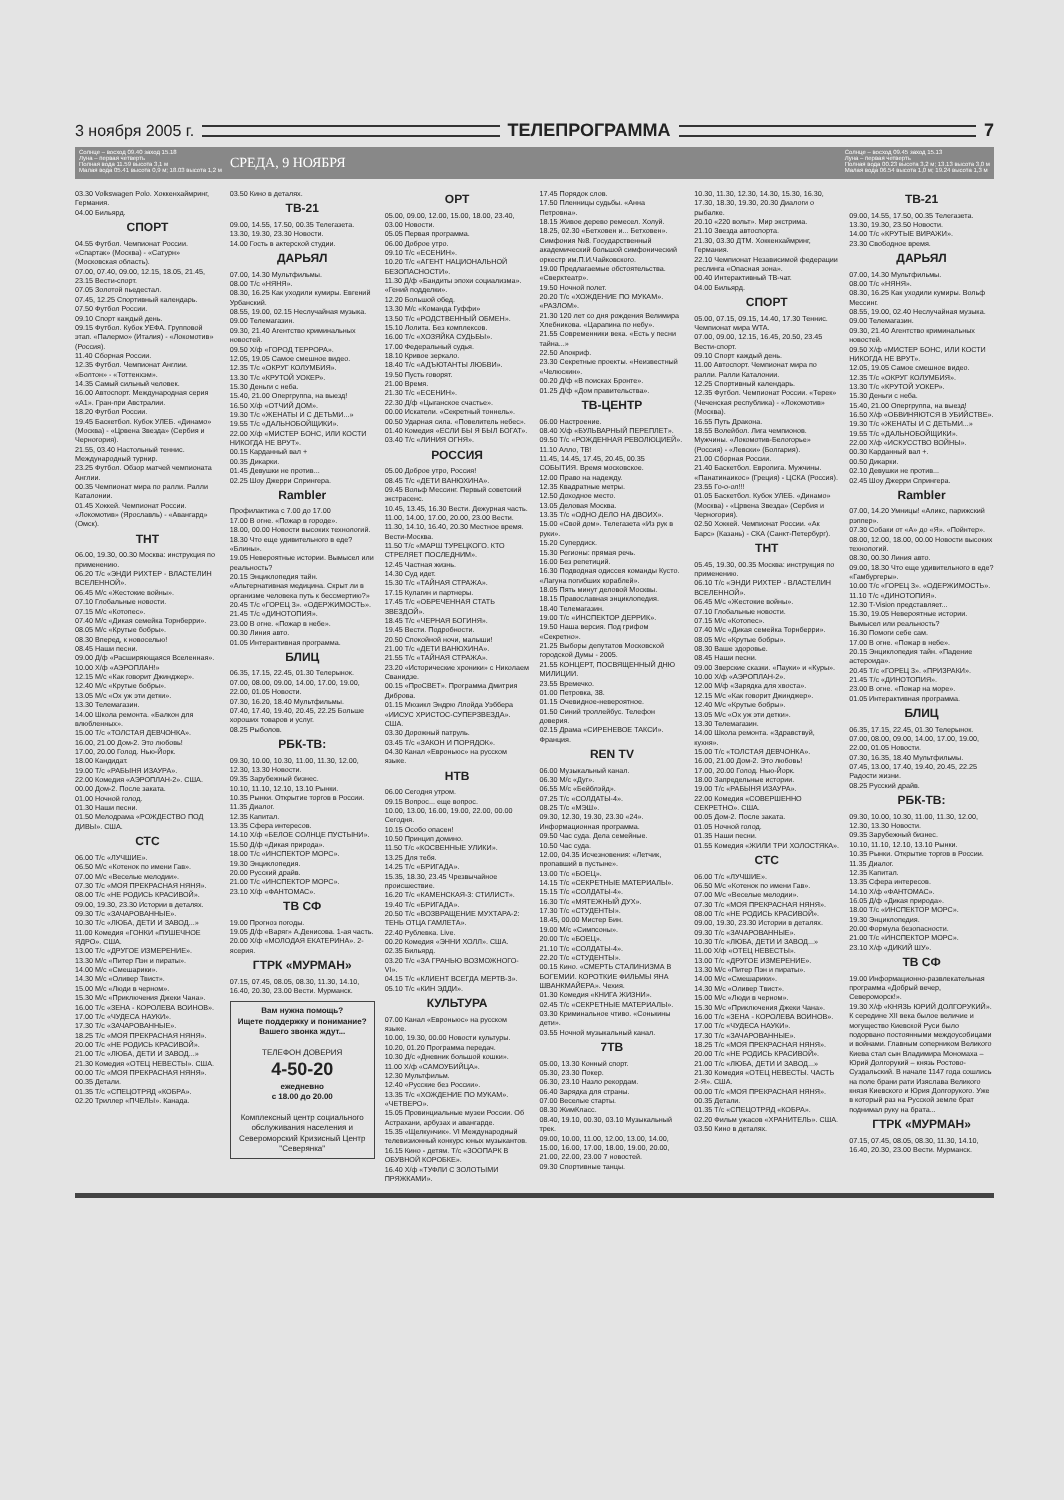3 ноября 2005 г. ТЕЛЕПРОГРАММА 7
Солнце – восход 09.40 заход 15.18
Луна – первая четверть
Полная вода 11.59 высота 3,1 м
Малая вода 05.41 высота 0,9 м; 18.03 высота 1,2 м
СРЕДА, 9 НОЯБРЯ
Солнце – восход 09.45 заход 15.13
Луна – первая четверть
Полная вода 00.23 высота 3,2 м; 13.13 высота 3,0 м
Малая вода 06.54 высота 1,0 м; 19.24 высота 1,3 м
03.30 Volkswagen Polo. Хоккенхаймринг, Германия.
04.00 Бильярд.
СПОРТ
04.55 Футбол. Чемпионат России. «Спартак» (Москва) - «Сатурн» (Московская область).
07.00, 07.40, 09.00, 12.15, 18.05, 21.45, 23.15 Вести-спорт.
07.05 Золотой пьедестал.
07.45, 12.25 Спортивный календарь.
07.50 Футбол России.
09.10 Спорт каждый день.
09.15 Футбол. Кубок УЕФА. Групповой этап. «Палермо» (Италия) - «Локомотив» (Россия).
11.40 Сборная России.
12.35 Футбол. Чемпионат Англии. «Болтон» - «Тоттенхэм».
14.35 Самый сильный человек.
16.00 Автоспорт. Международная серия «А1». Гран-при Австралии.
18.20 Футбол России.
19.45 Баскетбол. Кубок УЛЕБ. «Динамо» (Москва) - «Црвена Звезда» (Сербия и Черногория).
21.55, 03.40 Настольный теннис. Международный турнир.
23.25 Футбол. Обзор матчей чемпионата Англии.
00.35 Чемпионат мира по ралли. Ралли Каталонии.
01.45 Хоккей. Чемпионат России. «Локомотив» (Ярославль) - «Авангард» (Омск).
ТНТ
06.00, 19.30, 00.30 Москва: инструкция по применению.
06.20 Т/с «ЭНДИ РИХТЕР - ВЛАСТЕЛИН ВСЕЛЕННОЙ».
06.45 М/с «Жестокие войны».
07.10 Глобальные новости.
07.15 М/с «Котопес».
07.40 М/с «Дикая семейка Торнберри».
08.05 М/с «Крутые бобры».
08.30 Вперед, к новоселью!
08.45 Наши песни.
09.00 Д/ф «Расширяющаяся Вселенная».
10.00 Х/ф «АЭРОПЛАН!»
12.15 М/с «Как говорит Джинджер».
12.40 М/с «Крутые бобры».
13.05 М/с «Ох уж эти детки».
13.30 Телемагазин.
14.00 Школа ремонта. «Балкон для влюбленных».
15.00 Т/с «ТОЛСТАЯ ДЕВЧОНКА».
16.00, 21.00 Дом-2. Это любовь!
17.00, 20.00 Голод. Нью-Йорк.
18.00 Кандидат.
19.00 Т/с «РАБЫНЯ ИЗАУРА».
22.00 Комедия «АЭРОПЛАН-2». США.
00.00 Дом-2. После заката.
01.00 Ночной голод.
01.30 Наши песни.
01.50 Мелодрама «РОЖДЕСТВО ПОД ДИВЫ». США.
СТС
06.00 Т/с «ЛУЧШИЕ».
06.50 М/с «Котенок по имени Гав».
07.00 М/с «Веселые мелодии».
07.30 Т/с «МОЯ ПРЕКРАСНАЯ НЯНЯ».
08.00 Т/с «НЕ РОДИСЬ КРАСИВОЙ».
09.00, 19.30, 23.30 Истории в деталях.
09.30 Т/с «ЗАЧАРОВАННЫЕ».
10.30 Т/с «ЛЮБА, ДЕТИ И ЗАВОД...»
11.00 Комедия «ГОНКИ «ПУШЕЧНОЕ ЯДРО». США.
13.00 Т/с «ДРУГОЕ ИЗМЕРЕНИЕ».
13.30 М/с «Питер Пэн и пираты».
14.00 М/с «Смешарики».
14.30 М/с «Оливер Твист».
15.00 М/с «Люди в черном».
15.30 М/с «Приключения Джеки Чана».
16.00 Т/с «ЗЕНА - КОРОЛЕВА ВОИНОВ».
17.00 Т/с «ЧУДЕСА НАУКИ».
17.30 Т/с «ЗАЧАРОВАННЫЕ».
18.25 Т/с «МОЯ ПРЕКРАСНАЯ НЯНЯ».
20.00 Т/с «НЕ РОДИСЬ КРАСИВОЙ».
21.00 Т/с «ЛЮБА, ДЕТИ И ЗАВОД...»
21.30 Комедия «ОТЕЦ НЕВЕСТЫ». США.
00.00 Т/с «МОЯ ПРЕКРАСНАЯ НЯНЯ».
00.35 Детали.
01.35 Т/с «СПЕЦОТРЯД «КОБРА».
02.20 Триллер «ПЧЕЛЫ». Канада.
03.50 Кино в деталях.
ТВ-21
09.00, 14.55, 17.50, 00.35 Телегазета.
13.30, 19.30, 23.30 Новости.
14.00 Гость в актерской студии.
ДАРЬЯЛ
07.00, 14.30 Мультфильмы.
08.00 Т/с «НЯНЯ».
08.30, 16.25 Как уходили кумиры. Евгений Урбанский.
08.55, 19.00, 02.15 Неслучайная музыка.
09.00 Телемагазин.
09.30, 21.40 Агентство криминальных новостей.
09.50 Х/ф «ГОРОД ТЕРРОРА».
12.05, 19.05 Самое смешное видео.
12.35 Т/с «ОКРУГ КОЛУМБИЯ».
13.30 Т/с «КРУТОЙ УОКЕР».
15.30 Деньги с неба.
15.40, 21.00 Опергруппа, на выезд!
16.50 Х/ф «ОТЧИЙ ДОМ».
19.30 Т/с «ЖЕНАТЫ И С ДЕТЬМИ...»
19.55 Т/с «ДАЛЬНОБОЙЩИКИ».
22.00 Х/ф «МИСТЕР БОНС, ИЛИ КОСТИ НИКОГДА НЕ ВРУТ».
00.15 Карданный вал +
00.35 Дикарки.
01.45 Девушки не против...
02.25 Шоу Джерри Спрингера.
Rambler
Профилактика с 7.00 до 17.00
17.00 В огне. «Пожар в городе».
18.00, 00.00 Новости высоких технологий.
18.30 Что еще удивительного в еде? «Блины».
19.05 Невероятные истории. Вымысел или реальность?
20.15 Энциклопедия тайн. «Альтернативная медицина. Скрыт ли в организме человека путь к бессмертию?»
20.45 Т/с «ГОРЕЦ 3». «ОДЕРЖИМОСТЬ».
21.45 Т/с «ДИНОТОПИЯ».
23.00 В огне. «Пожар в небе».
00.30 Линия авто.
01.05 Интерактивная программа.
БЛИЦ
06.35, 17.15, 22.45, 01.30 Телерынок.
07.00, 08.00, 09.00, 14.00, 17.00, 19.00, 22.00, 01.05 Новости.
07.30, 16.20, 18.40 Мультфильмы.
07.40, 17.40, 19.40, 20.45, 22.25 Больше хороших товаров и услуг.
08.25 Рыболов.
РБК-ТВ:
09.30, 10.00, 10.30, 11.00, 11.30, 12.00, 12.30, 13.30 Новости.
09.35 Зарубежный бизнес.
10.10, 11.10, 12.10, 13.10 Рынки.
10.35 Рынки. Открытие торгов в России.
11.35 Диалог.
12.35 Капитал.
13.35 Сфера интересов.
14.10 Х/ф «БЕЛОЕ СОЛНЦЕ ПУСТЫНИ».
15.50 Д/ф «Дикая природа».
18.00 Т/с «ИНСПЕКТОР МОРС».
19.30 Энциклопедия.
20.00 Русский драйв.
21.00 Т/с «ИНСПЕКТОР МОРС».
23.10 Х/ф «ФАНТОМАС».
ТВ СФ
19.00 Прогноз погоды.
19.05 Д/ф «Варяг» А.Денисова. 1-ая часть.
20.00 Х/ф «МОЛОДАЯ ЕКАТЕРИНА». 2-ясерия.
ГТРК «МУРМАН»
07.15, 07.45, 08.05, 08.30, 11.30, 14.10, 16.40, 20.30, 23.00 Вести. Мурманск.
Вам нужна помощь?
Ищете поддержку и понимание?
Вашего звонка ждут...
ТЕЛЕФОН ДОВЕРИЯ
4-50-20
ежедневно
с 18.00 до 20.00
Комплексный центр социального обслуживания населения и Североморский Кризисный Центр "Северянка"
ОРТ
05.00, 09.00, 12.00, 15.00, 18.00, 23.40, 03.00 Новости.
05.05 Первая программа.
06.00 Доброе утро.
09.10 Т/с «ЕСЕНИН».
10.20 Т/с «АГЕНТ НАЦИОНАЛЬНОЙ БЕЗОПАСНОСТИ».
11.30 Д/ф «Бандиты эпохи социализма». «Гений подделки».
12.20 Большой обед.
13.30 М/с «Команда Гуффи»
13.50 Т/с «РОДСТВЕННЫЙ ОБМЕН».
15.10 Лолита. Без комплексов.
16.00 Т/с «ХОЗЯЙКА СУДЬБЫ».
17.00 Федеральный судья.
18.10 Кривое зеркало.
18.40 Т/с «АДЪЮТАНТЫ ЛЮБВИ».
19.50 Пусть говорят.
21.00 Время.
21.30 Т/с «ЕСЕНИН».
22.30 Д/ф «Цыганское счастье».
00.00 Искатели. «Секретный тоннель».
00.50 Ударная сила. «Повелитель небес».
01.40 Комедия «ЕСЛИ БЫ Я БЫЛ БОГАТ».
03.40 Т/с «ЛИНИЯ ОГНЯ».
РОССИЯ
05.00 Доброе утро, Россия!
08.45 Т/с «ДЕТИ ВАНЮХИНА».
09.45 Вольф Мессинг. Первый советский экстрасенс.
10.45, 13.45, 16.30 Вести. Дежурная часть.
11.00, 14.00, 17.00, 20.00, 23.00 Вести.
11.30, 14.10, 16.40, 20.30 Местное время. Вести-Москва.
11.50 Т/с «МАРШ ТУРЕЦКОГО. КТО СТРЕЛЯЕТ ПОСЛЕДНИМ».
12.45 Частная жизнь.
14.30 Суд идет.
15.30 Т/с «ТАЙНАЯ СТРАЖА».
17.15 Кулагин и партнеры.
17.45 Т/с «ОБРЕЧЕННАЯ СТАТЬ ЗВЕЗДОЙ».
18.45 Т/с «ЧЕРНАЯ БОГИНЯ».
19.45 Вести. Подробности.
20.50 Спокойной ночи, малыши!
21.00 Т/с «ДЕТИ ВАНЮХИНА».
21.55 Т/с «ТАЙНАЯ СТРАЖА».
23.20 «Исторические хроники» с Николаем Сванидзе.
00.15 «ПроСВЕТ». Программа Дмитрия Диброва.
01.15 Мюзикл Эндрю Ллойда Уэббера «ИИСУС ХРИСТОС-СУПЕРЗВЕЗДА». США.
03.30 Дорожный патруль.
03.45 Т/с «ЗАКОН И ПОРЯДОК».
04.30 Канал «Евроньюс» на русском языке.
НТВ
06.00 Сегодня утром.
09.15 Вопрос... еще вопрос.
10.00, 13.00, 16.00, 19.00, 22.00, 00.00 Сегодня.
10.15 Особо опасен!
10.50 Принцип домино.
11.50 Т/с «КОСВЕННЫЕ УЛИКИ».
13.25 Для тебя.
14.25 Т/с «БРИГАДА».
15.35, 18.30, 23.45 Чрезвычайное происшествие.
16.20 Т/с «КАМЕНСКАЯ-3: СТИЛИСТ».
19.40 Т/с «БРИГАДА».
20.50 Т/с «ВОЗВРАЩЕНИЕ МУХТАРА-2: ТЕНЬ ОТЦА ГАМЛЕТА».
22.40 Рублевка. Live.
00.20 Комедия «ЭННИ ХОЛЛ». США.
02.35 Бильярд.
03.20 Т/с «ЗА ГРАНЬЮ ВОЗМОЖНОГО-VI».
04.15 Т/с «КЛИЕНТ ВСЕГДА МЕРТВ-3».
05.10 Т/с «КИН ЭДДИ».
КУЛЬТУРА
07.00 Канал «Евроньюс» на русском языке.
10.00, 19.30, 00.00 Новости культуры.
10.20, 01.20 Программа передач.
10.30 Д/с «Дневник большой кошки».
11.00 Х/ф «САМОУБИЙЦА».
12.30 Мультфильм.
12.40 «Русские без России».
13.35 Т/с «ХОЖДЕНИЕ ПО МУКАМ». «ЧЕТВЕРО».
15.05 Провинциальные музеи России. Об Астрахани, арбузах и авангарде.
15.35 «Щелкунчик». VI Международный телевизионный конкурс юных музыкантов.
16.15 Кино - детям. Т/с «ЗООПАРК В ОБУВНОЙ КОРОБКЕ».
16.40 Х/ф «ТУФЛИ С ЗОЛОТЫМИ ПРЯЖКАМИ».
17.45 Порядок слов.
17.50 Пленницы судьбы. «Анна Петровна».
18.15 Живое дерево ремесел. Холуй.
18.25, 02.30 «Бетховен и... Бетховен». Симфония №8. Государственный академический большой симфонический оркестр им.П.И.Чайковского.
19.00 Предлагаемые обстоятельства. «Сверхтеатр».
19.50 Ночной полет.
20.20 Т/с «ХОЖДЕНИЕ ПО МУКАМ». «РАЗЛОМ».
21.30 120 лет со дня рождения Велимира Хлебникова. «Царапина по небу».
21.55 Современники века. «Есть у песни тайна...»
22.50 Апокриф.
23.30 Секретные проекты. «Неизвестный «Челюскин».
00.20 Д/ф «В поисках Бронте».
01.25 Д/ф «Дом правительства».
ТВ-ЦЕНТР
06.00 Настроение.
08.40 Х/ф «БУЛЬВАРНЫЙ ПЕРЕПЛЕТ».
09.50 Т/с «РОЖДЕННАЯ РЕВОЛЮЦИЕЙ».
11.10 Алло, ТВ!
11.45, 14.45, 17.45, 20.45, 00.35 СОБЫТИЯ. Время московское.
12.00 Право на надежду.
12.35 Квадратные метры.
12.50 Доходное место.
13.05 Деловая Москва.
13.35 Т/с «ОДНО ДЕЛО НА ДВОИХ».
15.00 «Свой дом». Телегазета «Из рук в руки».
15.20 Супердиск.
15.30 Регионы: прямая речь.
16.00 Без репетиций.
16.30 Подводная одиссея команды Кусто. «Лагуна погибших кораблей».
18.05 Пять минут деловой Москвы.
18.15 Православная энциклопедия.
18.40 Телемагазин.
19.00 Т/с «ИНСПЕКТОР ДЕРРИК».
19.50 Наша версия. Под грифом «Секретно».
21.25 Выборы депутатов Московской городской Думы - 2005.
21.55 КОНЦЕРТ, ПОСВЯЩЕННЫЙ ДНЮ МИЛИЦИИ.
23.55 Времечко.
01.00 Петровка, 38.
01.15 Очевидное-невероятное.
01.50 Синий троллейбус. Телефон доверия.
02.15 Драма «СИРЕНЕВОЕ ТАКСИ». Франция.
REN TV
06.00 Музыкальный канал.
06.30 М/с «Дуг».
06.55 М/с «Бейблэйд».
07.25 Т/с «СОЛДАТЫ-4».
08.25 Т/с «МЭШ».
09.30, 12.30, 19.30, 23.30 «24». Информационная программа.
09.50 Час суда. Дела семейные.
10.50 Час суда.
12.00, 04.35 Исчезновения: «Летчик, пропавший в пустыне».
13.00 Т/с «БОЕЦ».
14.15 Т/с «СЕКРЕТНЫЕ МАТЕРИАЛЫ».
15.15 Т/с «СОЛДАТЫ-4».
16.30 Т/с «МЯТЕЖНЫЙ ДУХ».
17.30 Т/с «СТУДЕНТЫ».
18.45, 00.00 Мистер Бин.
19.00 М/с «Симпсоны».
20.00 Т/с «БОЕЦ».
21.10 Т/с «СОЛДАТЫ-4».
22.20 Т/с «СТУДЕНТЫ».
00.15 Кино. «СМЕРТЬ СТАЛИНИЗМА В БОГЕМИИ. КОРОТКИЕ ФИЛЬМЫ ЯНА ШВАНКМАЙЕРА». Чехия.
01.30 Комедия «КНИГА ЖИЗНИ».
02.45 Т/с «СЕКРЕТНЫЕ МАТЕРИАЛЫ».
03.30 Криминальное чтиво. «Сонькины дети».
03.55 Ночной музыкальный канал.
7ТВ
05.00, 13.30 Конный спорт.
05.30, 23.30 Покер.
06.30, 23.10 Назло рекордам.
06.40 Зарядка для страны.
07.00 Веселые старты.
08.30 ЖимКласс.
08.40, 19.10, 00.30, 03.10 Музыкальный трек.
09.00, 10.00, 11.00, 12.00, 13.00, 14.00, 15.00, 16.00, 17.00, 18.00, 19.00, 20.00, 21.00, 22.00, 23.00 7 новостей.
09.30 Спортивные танцы.
10.30, 11.30, 12.30, 14.30, 15.30, 16.30, 17.30, 18.30, 19.30, 20.30 Диалоги о рыбалке.
20.10 «220 вольт». Мир экстрима.
21.10 Звезда автоспорта.
21.30, 03.30 ДТМ. Хоккенхаймринг, Германия.
22.10 Чемпионат Независимой федерации реслинга «Опасная зона».
00.40 Интерактивный ТВ-чат.
04.00 Бильярд.
СПОРТ
05.00, 07.15, 09.15, 14.40, 17.30 Теннис. Чемпионат мира WTA.
07.00, 09.00, 12.15, 16.45, 20.50, 23.45 Вести-спорт.
09.10 Спорт каждый день.
11.00 Автоспорт. Чемпионат мира по ралли. Ралли Каталонии.
12.25 Спортивный календарь.
12.35 Футбол. Чемпионат России. «Терек» (Чеченская республика) - «Локомотив» (Москва).
16.55 Путь Дракона.
18.55 Волейбол. Лига чемпионов. Мужчины. «Локомотив-Белогорье» (Россия) - «Левски» (Болгария).
21.00 Сборная России.
21.40 Баскетбол. Евролига. Мужчины. «Панатинаикос» (Греция) - ЦСКА (Россия).
23.55 Го-о-ол!!!
01.05 Баскетбол. Кубок УЛЕБ. «Динамо» (Москва) - «Црвена Звезда» (Сербия и Черногория).
02.50 Хоккей. Чемпионат России. «Ак Барс» (Казань) - СКА (Санкт-Петербург).
ТНТ
05.45, 19.30, 00.35 Москва: инструкция по применению.
06.10 Т/с «ЭНДИ РИХТЕР - ВЛАСТЕЛИН ВСЕЛЕННОЙ».
06.45 М/с «Жестокие войны».
07.10 Глобальные новости.
07.15 М/с «Котопес».
07.40 М/с «Дикая семейка Торнберри».
08.05 М/с «Крутые бобры».
08.30 Ваше здоровье.
08.45 Наши песни.
09.00 Зверские сказки. «Пауки» и «Куры».
10.00 Х/ф «АЭРОПЛАН-2».
12.00 М/ф «Зарядка для хвоста».
12.15 М/с «Как говорит Джинджер».
12.40 М/с «Крутые бобры».
13.05 М/с «Ох уж эти детки».
13.30 Телемагазин.
14.00 Школа ремонта. «Здравствуй, кухня».
15.00 Т/с «ТОЛСТАЯ ДЕВЧОНКА».
16.00, 21.00 Дом-2. Это любовь!
17.00, 20.00 Голод. Нью-Йорк.
18.00 Запредельные истории.
19.00 Т/с «РАБЫНЯ ИЗАУРА».
22.00 Комедия «СОВЕРШЕННО СЕКРЕТНО». США.
00.05 Дом-2. После заката.
01.05 Ночной голод.
01.35 Наши песни.
01.55 Комедия «ЖИЛИ ТРИ ХОЛОСТЯКА».
СТС
06.00 Т/с «ЛУЧШИЕ».
06.50 М/с «Котенок по имени Гав».
07.00 М/с «Веселые мелодии».
07.30 Т/с «МОЯ ПРЕКРАСНАЯ НЯНЯ».
08.00 Т/с «НЕ РОДИСЬ КРАСИВОЙ».
09.00, 19.30, 23.30 Истории в деталях.
09.30 Т/с «ЗАЧАРОВАННЫЕ».
10.30 Т/с «ЛЮБА, ДЕТИ И ЗАВОД...»
11.00 Х/ф «ОТЕЦ НЕВЕСТЫ».
13.00 Т/с «ДРУГОЕ ИЗМЕРЕНИЕ».
13.30 М/с «Питер Пэн и пираты».
14.00 М/с «Смешарики».
14.30 М/с «Оливер Твист».
15.00 М/с «Люди в черном».
15.30 М/с «Приключения Джеки Чана».
16.00 Т/с «ЗЕНА - КОРОЛЕВА ВОИНОВ».
17.00 Т/с «ЧУДЕСА НАУКИ».
17.30 Т/с «ЗАЧАРОВАННЫЕ».
18.25 Т/с «МОЯ ПРЕКРАСНАЯ НЯНЯ».
20.00 Т/с «НЕ РОДИСЬ КРАСИВОЙ».
21.00 Т/с «ЛЮБА, ДЕТИ И ЗАВОД...»
21.30 Комедия «ОТЕЦ НЕВЕСТЫ. ЧАСТЬ 2-Я». США.
00.00 Т/с «МОЯ ПРЕКРАСНАЯ НЯНЯ».
00.35 Детали.
01.35 Т/с «СПЕЦОТРЯД «КОБРА».
02.20 Фильм ужасов «ХРАНИТЕЛЬ». США.
03.50 Кино в деталях.
ТВ-21
09.00, 14.55, 17.50, 00.35 Телегазета.
13.30, 19.30, 23.50 Новости.
14.00 Т/с «КРУТЫЕ ВИРАЖИ».
23.30 Свободное время.
ДАРЬЯЛ
07.00, 14.30 Мультфильмы.
08.00 Т/с «НЯНЯ».
08.30, 16.25 Как уходили кумиры. Вольф Мессинг.
08.55, 19.00, 02.40 Неслучайная музыка.
09.00 Телемагазин.
09.30, 21.40 Агентство криминальных новостей.
09.50 Х/ф «МИСТЕР БОНС, ИЛИ КОСТИ НИКОГДА НЕ ВРУТ».
12.05, 19.05 Самое смешное видео.
12.35 Т/с «ОКРУГ КОЛУМБИЯ».
13.30 Т/с «КРУТОЙ УОКЕР».
15.30 Деньги с неба.
15.40, 21.00 Опергруппа, на выезд!
16.50 Х/ф «ОБВИНЯЮТСЯ В УБИЙСТВЕ».
19.30 Т/с «ЖЕНАТЫ И С ДЕТЬМИ...»
19.55 Т/с «ДАЛЬНОБОЙЩИКИ».
22.00 Х/ф «ИСКУССТВО ВОЙНЫ».
00.30 Карданный вал +.
00.50 Дикарки.
02.10 Девушки не против...
02.45 Шоу Джерри Спрингера.
Rambler
07.00, 14.20 Умницы! «Аликс, парижский рэппер».
07.30 Собаки от «А» до «Я». «Пойнтер».
08.00, 12.00, 18.00, 00.00 Новости высоких технологий.
08.30, 00.30 Линия авто.
09.00, 18.30 Что еще удивительного в еде? «Гамбургеры».
10.00 Т/с «ГОРЕЦ 3». «ОДЕРЖИМОСТЬ».
11.10 Т/с «ДИНОТОПИЯ».
12.30 T-Vision представляет...
15.30, 19.05 Невероятные истории. Вымысел или реальность?
16.30 Помоги себе сам.
17.00 В огне. «Пожар в небе».
20.15 Энциклопедия тайн. «Падение астероида».
20.45 Т/с «ГОРЕЦ 3». «ПРИЗРАКИ».
21.45 Т/с «ДИНОТОПИЯ».
23.00 В огне. «Пожар на море».
01.05 Интерактивная программа.
БЛИЦ
06.35, 17.15, 22.45, 01.30 Телерынок.
07.00, 08.00, 09.00, 14.00, 17.00, 19.00, 22.00, 01.05 Новости.
07.30, 16.35, 18.40 Мультфильмы.
07.45, 13.00, 17.40, 19.40, 20.45, 22.25 Радости жизни.
08.25 Русский драйв.
РБК-ТВ:
09.30, 10.00, 10.30, 11.00, 11.30, 12.00, 12.30, 13.30 Новости.
09.35 Зарубежный бизнес.
10.10, 11.10, 12.10, 13.10 Рынки.
10.35 Рынки. Открытие торгов в России.
11.35 Диалог.
12.35 Капитал.
13.35 Сфера интересов.
14.10 Х/ф «ФАНТОМАС».
16.05 Д/ф «Дикая природа».
18.00 Т/с «ИНСПЕКТОР МОРС».
19.30 Энциклопедия.
20.00 Формула безопасности.
21.00 Т/с «ИНСПЕКТОР МОРС».
23.10 Х/ф «ДИКИЙ ШУ».
ТВ СФ
19.00 Информационно-развлекательная программа «Добрый вечер, Североморск!».
19.30 Х/ф «КНЯЗЬ ЮРИЙ ДОЛГОРУКИЙ». К середине XII века былое величие и могущество Киевской Руси было подорвано постоянными междоусобицами и войнами. Главным соперником Великого Киева стал сын Владимира Мономаха – Юрий Долгорукий – князь Ростово-Суздальский. В начале 1147 года сошлись на поле брани рати Изяслава Великого князя Киевского и Юрия Долгорукого. Уже в который раз на Русской земле брат поднимал руку на брата...
ГТРК «МУРМАН»
07.15, 07.45, 08.05, 08.30, 11.30, 14.10, 16.40, 20.30, 23.00 Вести. Мурманск.